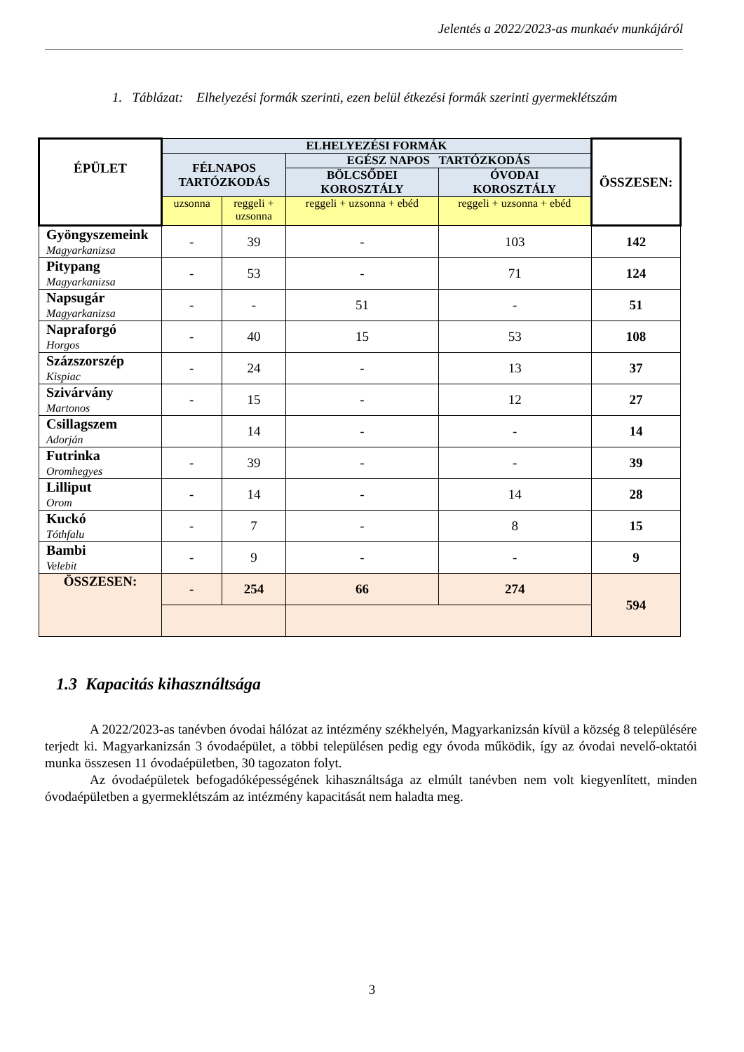Jelentés a 2022/2023-as munkaév munkájáról
1. Táblázat: Elhelyezési formák szerinti, ezen belül étkezési formák szerinti gyermeklétszám
| ÉPÜLET | ELHELYEZÉSI FORMÁK | | | | ÖSSZESEN: |
| --- | --- | --- | --- | --- | --- |
| | FÉLNAPOS TARTÓZKODÁS | | EGÉSZ NAPOS TARTÓZKODÁS | | |
| | | | BÖLCSŐDEI KOROSZTÁLY | ÓVODAI KOROSZTÁLY | |
| | uzsonna | reggeli + uzsonna | reggeli + uzsonna + ebéd | reggeli + uzsonna + ebéd | |
| Gyöngyszemeink Magyarkanizsa | - | 39 | - | 103 | 142 |
| Pitypang Magyarkanizsa | - | 53 | - | 71 | 124 |
| Napsugár Magyarkanizsa | - | - | 51 | - | 51 |
| Napraforgó Horgos | - | 40 | 15 | 53 | 108 |
| Százszorszép Kispiac | - | 24 | - | 13 | 37 |
| Szivárvány Martonos | - | 15 | - | 12 | 27 |
| Csillagszem Adorján | | 14 | - | - | 14 |
| Futrinka Oromhegyes | - | 39 | - | - | 39 |
| Lilliput Orom | - | 14 | - | 14 | 28 |
| Kuckó Tóthfalu | - | 7 | - | 8 | 15 |
| Bambi Velebit | - | 9 | - | - | 9 |
| ÖSSZESEN: | - | 254 | 66 | 274 | 594 |
1.3 Kapacitás kihasználtsága
A 2022/2023-as tanévben óvodai hálózat az intézmény székhelyén, Magyarkanizsán kívül a község 8 településére terjedt ki. Magyarkanizsán 3 óvodaépület, a többi településen pedig egy óvoda működik, így az óvodai nevelő-oktatói munka összesen 11 óvodaépületben, 30 tagozaton folyt.
Az óvodaépületek befogadóképességének kihasználtsága az elmúlt tanévben nem volt kiegyenlített, minden óvodaépületben a gyermeklétszám az intézmény kapacitását nem haladta meg.
3